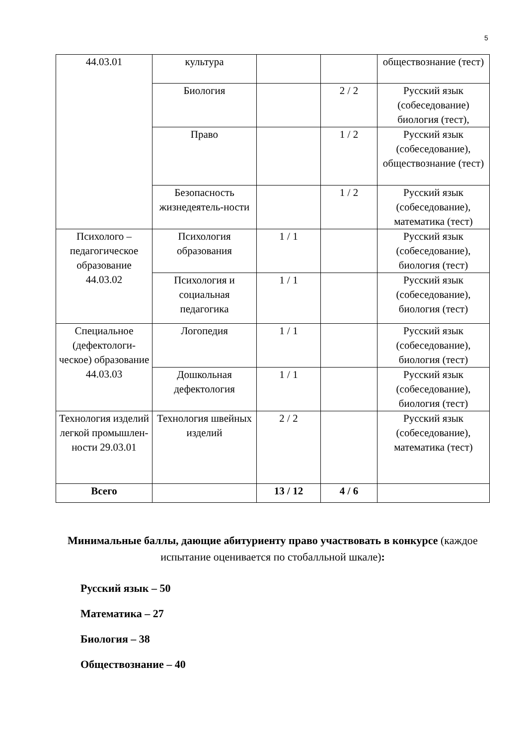5
| 44.03.01 | культура | | | обществознание (тест) |
| | Биология | | 2 / 2 | Русский язык (собеседование) биология (тест), |
| | Право | | 1 / 2 | Русский язык (собеседование), обществознание (тест) |
| | Безопасность жизнедеятель-ности | | 1 / 2 | Русский язык (собеседование), математика (тест) |
| Психолого – педагогическое образование 44.03.02 | Психология образования | 1 / 1 | | Русский язык (собеседование), биология (тест) |
| | Психология и социальная педагогика | 1 / 1 | | Русский язык (собеседование), биология (тест) |
| Специальное (дефектологи-ческое) образование 44.03.03 | Логопедия | 1 / 1 | | Русский язык (собеседование), биология (тест) |
| | Дошкольная дефектология | 1 / 1 | | Русский язык (собеседование), биология (тест) |
| Технология изделий легкой промышлен-ности 29.03.01 | Технология швейных изделий | 2 / 2 | | Русский язык (собеседование), математика (тест) |
| Всего | | 13 / 12 | 4 / 6 | |
Минимальные баллы, дающие абитуриенту право участвовать в конкурсе (каждое испытание оценивается по стобалльной шкале):
Русский язык – 50
Математика – 27
Биология – 38
Обществознание – 40